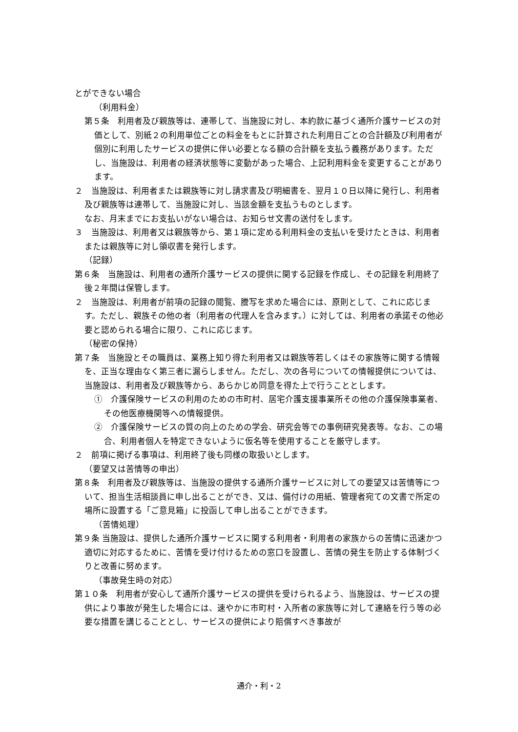とができない場合
（利用料金）
第５条　利用者及び親族等は、連帯して、当施設に対し、本約款に基づく通所介護サービスの対価として、別紙２の利用単位ごとの料金をもとに計算された利用日ごとの合計額及び利用者が個別に利用したサービスの提供に伴い必要となる額の合計額を支払う義務があります。ただし、当施設は、利用者の経済状態等に変動があった場合、上記利用料金を変更することがあります。
２　当施設は、利用者または親族等に対し請求書及び明細書を、翌月１０日以降に発行し、利用者及び親族等は連帯して、当施設に対し、当該金額を支払うものとします。
なお、月末までにお支払いがない場合は、お知らせ文書の送付をします。
３　当施設は、利用者又は親族等から、第１項に定める利用料金の支払いを受けたときは、利用者または親族等に対し領収書を発行します。
（記録）
第６条　当施設は、利用者の通所介護サービスの提供に関する記録を作成し、その記録を利用終了後２年間は保管します。
２　当施設は、利用者が前項の記録の閲覧、謄写を求めた場合には、原則として、これに応じます。ただし、親族その他の者（利用者の代理人を含みます。）に対しては、利用者の承諾その他必要と認められる場合に限り、これに応じます。
（秘密の保持）
第７条　当施設とその職員は、業務上知り得た利用者又は親族等若しくはその家族等に関する情報を、正当な理由なく第三者に漏らしません。ただし、次の各号についての情報提供については、当施設は、利用者及び親族等から、あらかじめ同意を得た上で行うこととします。
①　介護保険サービスの利用のための市町村、居宅介護支援事業所その他の介護保険事業者、その他医療機関等への情報提供。
②　介護保険サービスの質の向上のための学会、研究会等での事例研究発表等。なお、この場合、利用者個人を特定できないように仮名等を使用することを厳守します。
２　前項に掲げる事項は、利用終了後も同様の取扱いとします。
（要望又は苦情等の申出）
第８条　利用者及び親族等は、当施設の提供する通所介護サービスに対しての要望又は苦情等について、担当生活相談員に申し出ることができ、又は、備付けの用紙、管理者宛ての文書で所定の場所に設置する「ご意見箱」に投函して申し出ることができます。
（苦情処理）
第９条 当施設は、提供した通所介護サービスに関する利用者・利用者の家族からの苦情に迅速かつ適切に対応するために、苦情を受け付けるための窓口を設置し、苦情の発生を防止する体制づくりと改善に努めます。
（事故発生時の対応）
第１０条　利用者が安心して通所介護サービスの提供を受けられるよう、当施設は、サービスの提供により事故が発生した場合には、速やかに市町村・入所者の家族等に対して連絡を行う等の必要な措置を講じることとし、サービスの提供により賠償すべき事故が
通介・利・2